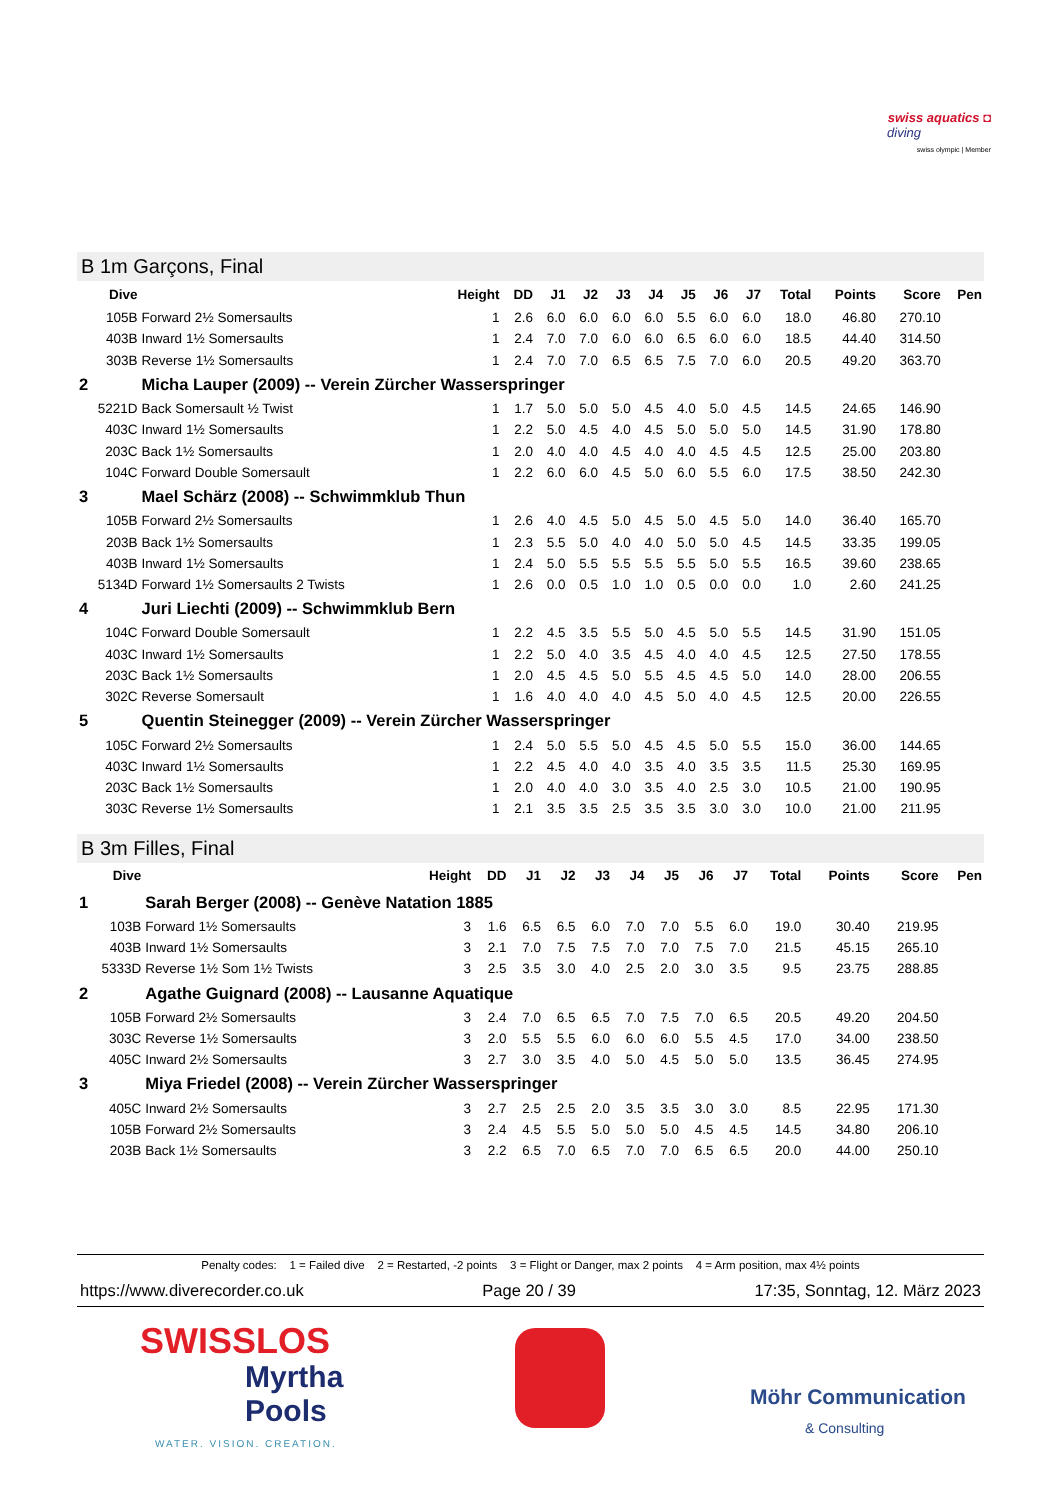swiss aquatics ◘
diving
swiss olympic | Member
B 1m Garçons, Final
| Dive | | Height | DD | J1 | J2 | J3 | J4 | J5 | J6 | J7 | Total | Points | Score | Pen |
| --- | --- | --- | --- | --- | --- | --- | --- | --- | --- | --- | --- | --- | --- | --- |
| 105B | Forward 2½ Somersaults | 1 | 2.6 | 6.0 | 6.0 | 6.0 | 6.0 | 5.5 | 6.0 | 6.0 | 18.0 | 46.80 | 270.10 | |
| 403B | Inward 1½ Somersaults | 1 | 2.4 | 7.0 | 7.0 | 6.0 | 6.0 | 6.5 | 6.0 | 6.0 | 18.5 | 44.40 | 314.50 | |
| 303B | Reverse 1½ Somersaults | 1 | 2.4 | 7.0 | 7.0 | 6.5 | 6.5 | 7.5 | 7.0 | 6.0 | 20.5 | 49.20 | 363.70 | |
| 2 | Micha Lauper (2009) -- Verein Zürcher Wasserspringer | | | | | | | | | | | | | |
| 5221D | Back Somersault ½ Twist | 1 | 1.7 | 5.0 | 5.0 | 5.0 | 4.5 | 4.0 | 5.0 | 4.5 | 14.5 | 24.65 | 146.90 | |
| 403C | Inward 1½ Somersaults | 1 | 2.2 | 5.0 | 4.5 | 4.0 | 4.5 | 5.0 | 5.0 | 5.0 | 14.5 | 31.90 | 178.80 | |
| 203C | Back 1½ Somersaults | 1 | 2.0 | 4.0 | 4.0 | 4.5 | 4.0 | 4.0 | 4.5 | 4.5 | 12.5 | 25.00 | 203.80 | |
| 104C | Forward Double Somersault | 1 | 2.2 | 6.0 | 6.0 | 4.5 | 5.0 | 6.0 | 5.5 | 6.0 | 17.5 | 38.50 | 242.30 | |
| 3 | Mael Schärz (2008) -- Schwimmklub Thun | | | | | | | | | | | | | |
| 105B | Forward 2½ Somersaults | 1 | 2.6 | 4.0 | 4.5 | 5.0 | 4.5 | 5.0 | 4.5 | 5.0 | 14.0 | 36.40 | 165.70 | |
| 203B | Back 1½ Somersaults | 1 | 2.3 | 5.5 | 5.0 | 4.0 | 4.0 | 5.0 | 5.0 | 4.5 | 14.5 | 33.35 | 199.05 | |
| 403B | Inward 1½ Somersaults | 1 | 2.4 | 5.0 | 5.5 | 5.5 | 5.5 | 5.5 | 5.0 | 5.5 | 16.5 | 39.60 | 238.65 | |
| 5134D | Forward 1½ Somersaults 2 Twists | 1 | 2.6 | 0.0 | 0.5 | 1.0 | 1.0 | 0.5 | 0.0 | 0.0 | 1.0 | 2.60 | 241.25 | |
| 4 | Juri Liechti (2009) -- Schwimmklub Bern | | | | | | | | | | | | | |
| 104C | Forward Double Somersault | 1 | 2.2 | 4.5 | 3.5 | 5.5 | 5.0 | 4.5 | 5.0 | 5.5 | 14.5 | 31.90 | 151.05 | |
| 403C | Inward 1½ Somersaults | 1 | 2.2 | 5.0 | 4.0 | 3.5 | 4.5 | 4.0 | 4.0 | 4.5 | 12.5 | 27.50 | 178.55 | |
| 203C | Back 1½ Somersaults | 1 | 2.0 | 4.5 | 4.5 | 5.0 | 5.5 | 4.5 | 4.5 | 5.0 | 14.0 | 28.00 | 206.55 | |
| 302C | Reverse Somersault | 1 | 1.6 | 4.0 | 4.0 | 4.0 | 4.5 | 5.0 | 4.0 | 4.5 | 12.5 | 20.00 | 226.55 | |
| 5 | Quentin Steinegger (2009) -- Verein Zürcher Wasserspringer | | | | | | | | | | | | | |
| 105C | Forward 2½ Somersaults | 1 | 2.4 | 5.0 | 5.5 | 5.0 | 4.5 | 4.5 | 5.0 | 5.5 | 15.0 | 36.00 | 144.65 | |
| 403C | Inward 1½ Somersaults | 1 | 2.2 | 4.5 | 4.0 | 4.0 | 3.5 | 4.0 | 3.5 | 3.5 | 11.5 | 25.30 | 169.95 | |
| 203C | Back 1½ Somersaults | 1 | 2.0 | 4.0 | 4.0 | 3.0 | 3.5 | 4.0 | 2.5 | 3.0 | 10.5 | 21.00 | 190.95 | |
| 303C | Reverse 1½ Somersaults | 1 | 2.1 | 3.5 | 3.5 | 2.5 | 3.5 | 3.5 | 3.0 | 3.0 | 10.0 | 21.00 | 211.95 | |
B 3m Filles, Final
| Dive | | Height | DD | J1 | J2 | J3 | J4 | J5 | J6 | J7 | Total | Points | Score | Pen |
| --- | --- | --- | --- | --- | --- | --- | --- | --- | --- | --- | --- | --- | --- | --- |
| 1 | Sarah Berger (2008) -- Genève Natation 1885 | | | | | | | | | | | | | |
| 103B | Forward 1½ Somersaults | 3 | 1.6 | 6.5 | 6.5 | 6.0 | 7.0 | 7.0 | 5.5 | 6.0 | 19.0 | 30.40 | 219.95 | |
| 403B | Inward 1½ Somersaults | 3 | 2.1 | 7.0 | 7.5 | 7.5 | 7.0 | 7.0 | 7.5 | 7.0 | 21.5 | 45.15 | 265.10 | |
| 5333D | Reverse 1½ Som 1½ Twists | 3 | 2.5 | 3.5 | 3.0 | 4.0 | 2.5 | 2.0 | 3.0 | 3.5 | 9.5 | 23.75 | 288.85 | |
| 2 | Agathe Guignard (2008) -- Lausanne Aquatique | | | | | | | | | | | | | |
| 105B | Forward 2½ Somersaults | 3 | 2.4 | 7.0 | 6.5 | 6.5 | 7.0 | 7.5 | 7.0 | 6.5 | 20.5 | 49.20 | 204.50 | |
| 303C | Reverse 1½ Somersaults | 3 | 2.0 | 5.5 | 5.5 | 6.0 | 6.0 | 6.0 | 5.5 | 4.5 | 17.0 | 34.00 | 238.50 | |
| 405C | Inward 2½ Somersaults | 3 | 2.7 | 3.0 | 3.5 | 4.0 | 5.0 | 4.5 | 5.0 | 5.0 | 13.5 | 36.45 | 274.95 | |
| 3 | Miya Friedel (2008) -- Verein Zürcher Wasserspringer | | | | | | | | | | | | | |
| 405C | Inward 2½ Somersaults | 3 | 2.7 | 2.5 | 2.5 | 2.0 | 3.5 | 3.5 | 3.0 | 3.0 | 8.5 | 22.95 | 171.30 | |
| 105B | Forward 2½ Somersaults | 3 | 2.4 | 4.5 | 5.5 | 5.0 | 5.0 | 5.0 | 4.5 | 4.5 | 14.5 | 34.80 | 206.10 | |
| 203B | Back 1½ Somersaults | 3 | 2.2 | 6.5 | 7.0 | 6.5 | 7.0 | 7.0 | 6.5 | 6.5 | 20.0 | 44.00 | 250.10 | |
Penalty codes: 1 = Failed dive 2 = Restarted, -2 points 3 = Flight or Danger, max 2 points 4 = Arm position, max 4½ points
https://www.diverecorder.co.uk Page 20 / 39 17:35, Sonntag, 12. März 2023
SWISSLOS
Myrtha
Pools
WATER. VISION. CREATION.
Möhr Communication
& Consulting